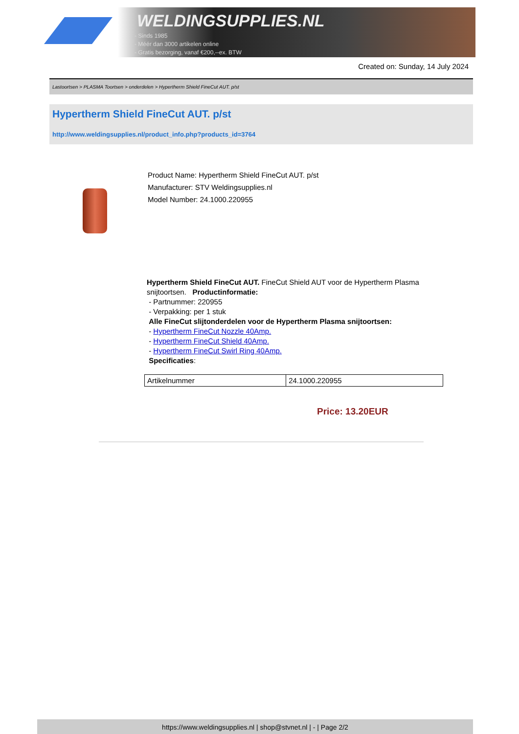WELDINGSUPPLIES.NL
- Sinds 1985
- Méér dan 3000 artikelen online
- Gratis bezorging, vanaf €200,--ex. BTW
Created on: Sunday, 14 July 2024
Lastoortsen > PLASMA Toortsen > onderdelen > Hypertherm Shield FineCut AUT. p/st
Hypertherm Shield FineCut AUT. p/st
http://www.weldingsupplies.nl/product_info.php?products_id=3764
Product Name: Hypertherm Shield FineCut AUT. p/st
Manufacturer: STV Weldingsupplies.nl
Model Number: 24.1000.220955
Hypertherm Shield FineCut AUT. FineCut Shield AUT voor de Hypertherm Plasma snijtoortsen. Productinformatie:
- Partnummer: 220955
- Verpakking: per 1 stuk
Alle FineCut slijtonderdelen voor de Hypertherm Plasma snijtoortsen:
- Hypertherm FineCut Nozzle 40Amp.
- Hypertherm FineCut Shield 40Amp.
- Hypertherm FineCut Swirl Ring 40Amp.
Specificaties:
| Artikelnummer | 24.1000.220955 |
Price: 13.20EUR
https://www.weldingsupplies.nl | shop@stvnet.nl | - | Page 2/2